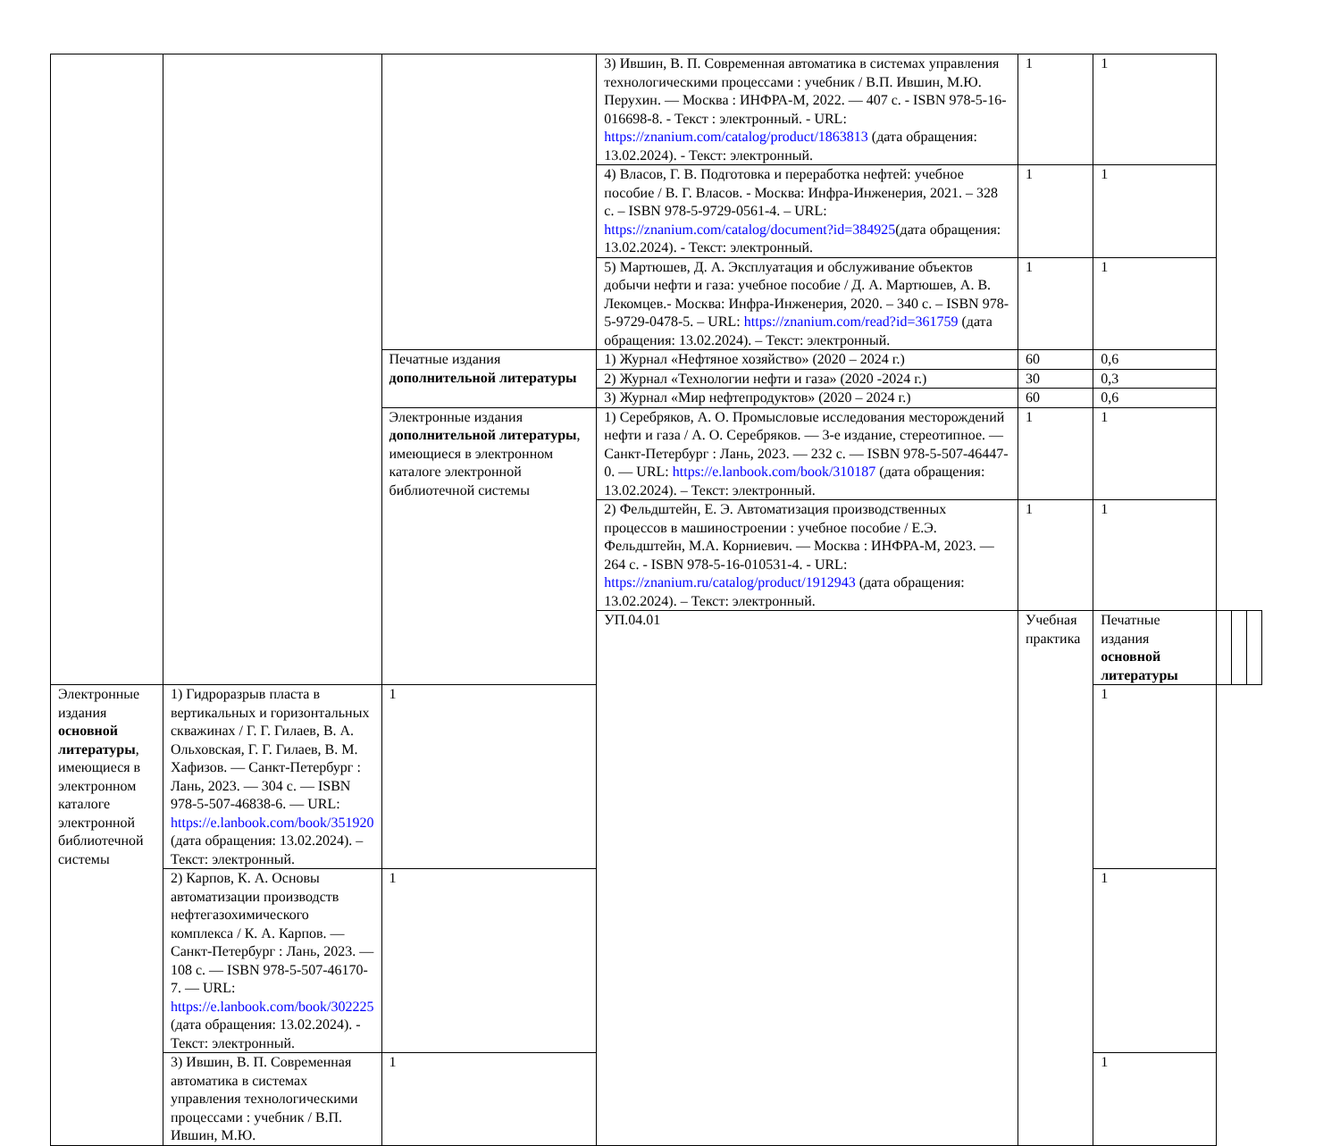| | | | 3) Ившин, В. П. Современная автоматика в системах управления технологическими процессами : учебник / В.П. Ившин, М.Ю. Перухин. — Москва : ИНФРА-М, 2022. — 407 с. - ISBN 978-5-16-016698-8. - Текст : электронный. - URL: https://znanium.com/catalog/product/1863813 (дата обращения: 13.02.2024). - Текст: электронный. | 1 | 1 | | | |
| | | | 4) Власов, Г. В. Подготовка и переработка нефтей: учебное пособие / В. Г. Власов. - Москва: Инфра-Инженерия, 2021. – 328 с. – ISBN 978-5-9729-0561-4. – URL: https://znanium.com/catalog/document?id=384925 (дата обращения: 13.02.2024). - Текст: электронный. | 1 | 1 | | | |
| | | | 5) Мартюшев, Д. А. Эксплуатация и обслуживание объектов добычи нефти и газа: учебное пособие / Д. А. Мартюшев, А. В. Лекомцев.- Москва: Инфра-Инженерия, 2020. – 340 с. – ISBN 978-5-9729-0478-5. – URL: https://znanium.com/read?id=361759 (дата обращения: 13.02.2024). – Текст: электронный. | 1 | 1 | | | |
| | | Печатные издания дополнительной литературы | 1) Журнал «Нефтяное хозяйство» (2020 – 2024 г.) | 60 | 0,6 | | | |
| | | | 2) Журнал «Технологии нефти и газа» (2020 -2024 г.) | 30 | 0,3 | | | |
| | | | 3) Журнал «Мир нефтепродуктов» (2020 – 2024 г.) | 60 | 0,6 | | | |
| | | Электронные издания дополнительной литературы , имеющиеся в электронном каталоге электронной библиотечной системы | 1) Серебряков, А. О. Промысловые исследования месторождений нефти и газа / А. О. Серебряков. — 3-е издание, стереотипное. — Санкт-Петербург : Лань, 2023. — 232 с. — ISBN 978-5-507-46447-0. — URL: https://e.lanbook.com/book/310187 (дата обращения: 13.02.2024). – Текст: электронный. | 1 | 1 | | | |
| | | | 2) Фельдштейн, Е. Э. Автоматизация производственных процессов в машиностроении : учебное пособие / Е.Э. Фельдштейн, М.А. Корниевич. — Москва : ИНФРА-М, 2023. — 264 с. - ISBN 978-5-16-010531-4. - URL: https://znanium.ru/catalog/product/1912943 (дата обращения: 13.02.2024). – Текст: электронный. | 1 | 1 | | | |
| | | | УП.04.01 | Учебная практика | Печатные издания основной литературы | | | |
| Электронные издания основной литературы , имеющиеся в электронном каталоге электронной библиотечной системы | 1) Гидроразрыв пласта в вертикальных и горизонтальных скважинах / Г. Г. Гилаев, В. А. Ольховская, Г. Г. Гилаев, В. М. Хафизов. — Санкт-Петербург : Лань, 2023. — 304 с. — ISBN 978-5-507-46838-6. — URL: https://e.lanbook.com/book/351920 (дата обращения: 13.02.2024). – Текст: электронный. | 1 | | | 1 | | | |
| | 2) Карпов, К. А. Основы автоматизации производств нефтегазохимического комплекса / К. А. Карпов. — Санкт-Петербург : Лань, 2023. — 108 с. — ISBN 978-5-507-46170-7. — URL: https://e.lanbook.com/book/302225 (дата обращения: 13.02.2024). - Текст: электронный. | 1 | | | 1 | | | |
| | 3) Ившин, В. П. Современная автоматика в системах управления технологическими процессами : учебник / В.П. Ившин, М.Ю. | 1 | | | 1 | | | |